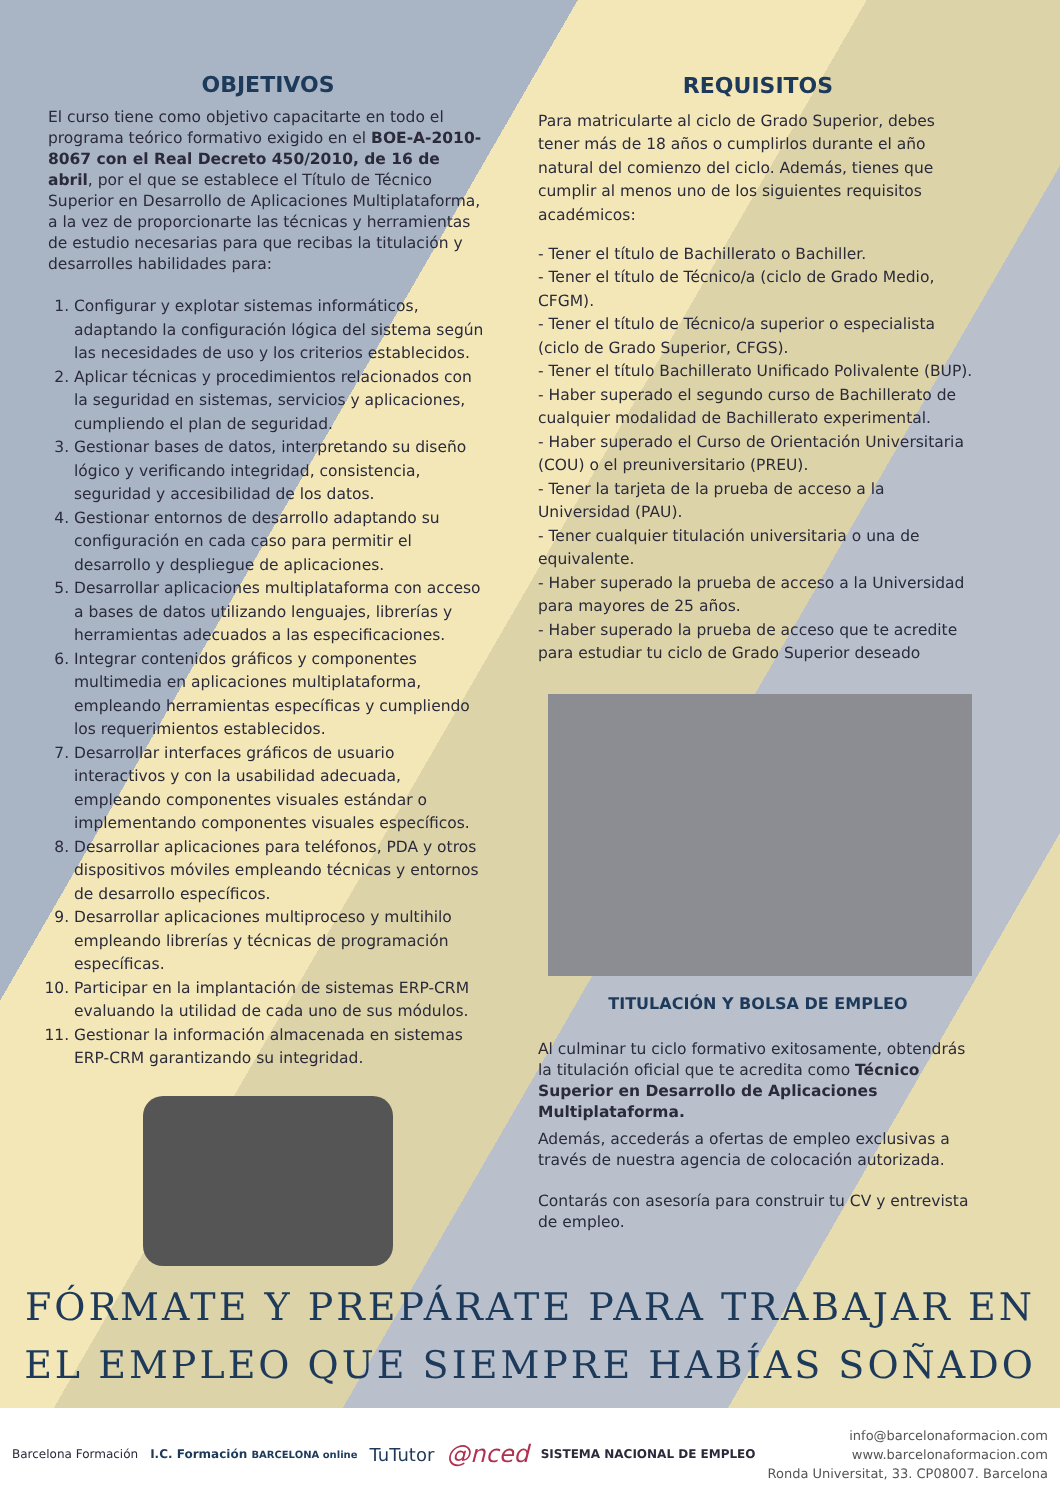OBJETIVOS
El curso tiene como objetivo capacitarte en todo el programa teórico formativo exigido en el BOE-A-2010-8067 con el Real Decreto 450/2010, de 16 de abril, por el que se establece el Título de Técnico Superior en Desarrollo de Aplicaciones Multiplataforma, a la vez de proporcionarte las técnicas y herramientas de estudio necesarias para que recibas la titulación y desarrolles habilidades para:
1. Configurar y explotar sistemas informáticos, adaptando la configuración lógica del sistema según las necesidades de uso y los criterios establecidos.
2. Aplicar técnicas y procedimientos relacionados con la seguridad en sistemas, servicios y aplicaciones, cumpliendo el plan de seguridad.
3. Gestionar bases de datos, interpretando su diseño lógico y verificando integridad, consistencia, seguridad y accesibilidad de los datos.
4. Gestionar entornos de desarrollo adaptando su configuración en cada caso para permitir el desarrollo y despliegue de aplicaciones.
5. Desarrollar aplicaciones multiplataforma con acceso a bases de datos utilizando lenguajes, librerías y herramientas adecuados a las especificaciones.
6. Integrar contenidos gráficos y componentes multimedia en aplicaciones multiplataforma, empleando herramientas específicas y cumpliendo los requerimientos establecidos.
7. Desarrollar interfaces gráficos de usuario interactivos y con la usabilidad adecuada, empleando componentes visuales estándar o implementando componentes visuales específicos.
8. Desarrollar aplicaciones para teléfonos, PDA y otros dispositivos móviles empleando técnicas y entornos de desarrollo específicos.
9. Desarrollar aplicaciones multiproceso y multihilo empleando librerías y técnicas de programación específicas.
10. Participar en la implantación de sistemas ERP-CRM evaluando la utilidad de cada uno de sus módulos.
11. Gestionar la información almacenada en sistemas ERP-CRM garantizando su integridad.
REQUISITOS
Para matricularte al ciclo de Grado Superior, debes tener más de 18 años o cumplirlos durante el año natural del comienzo del ciclo. Además, tienes que cumplir al menos uno de los siguientes requisitos académicos:
- Tener el título de Bachillerato o Bachiller.
- Tener el título de Técnico/a (ciclo de Grado Medio, CFGM).
- Tener el título de Técnico/a superior o especialista (ciclo de Grado Superior, CFGS).
- Tener el título Bachillerato Unificado Polivalente (BUP).
- Haber superado el segundo curso de Bachillerato de cualquier modalidad de Bachillerato experimental.
- Haber superado el Curso de Orientación Universitaria (COU) o el preuniversitario (PREU).
- Tener la tarjeta de la prueba de acceso a la Universidad (PAU).
- Tener cualquier titulación universitaria o una de equivalente.
- Haber superado la prueba de acceso a la Universidad para mayores de 25 años.
- Haber superado la prueba de acceso que te acredite para estudiar tu ciclo de Grado Superior deseado
TITULACIÓN Y BOLSA DE EMPLEO
Al culminar tu ciclo formativo exitosamente, obtendrás la titulación oficial que te acredita como Técnico Superior en Desarrollo de Aplicaciones Multiplataforma.
Además, accederás a ofertas de empleo exclusivas a través de nuestra agencia de colocación autorizada.
Contarás con asesoría para construir tu CV y entrevista de empleo.
FÓRMATE Y PREPÁRATE PARA TRABAJAR EN
EL EMPLEO QUE SIEMPRE HABÍAS SOÑADO
Barcelona Formación I.C. Formación BARCELONA online TuTutor @nced SISTEMA NACIONAL DE EMPLEO
info@barcelonaformacion.com
www.barcelonaformacion.com
Ronda Universitat, 33. CP08007. Barcelona